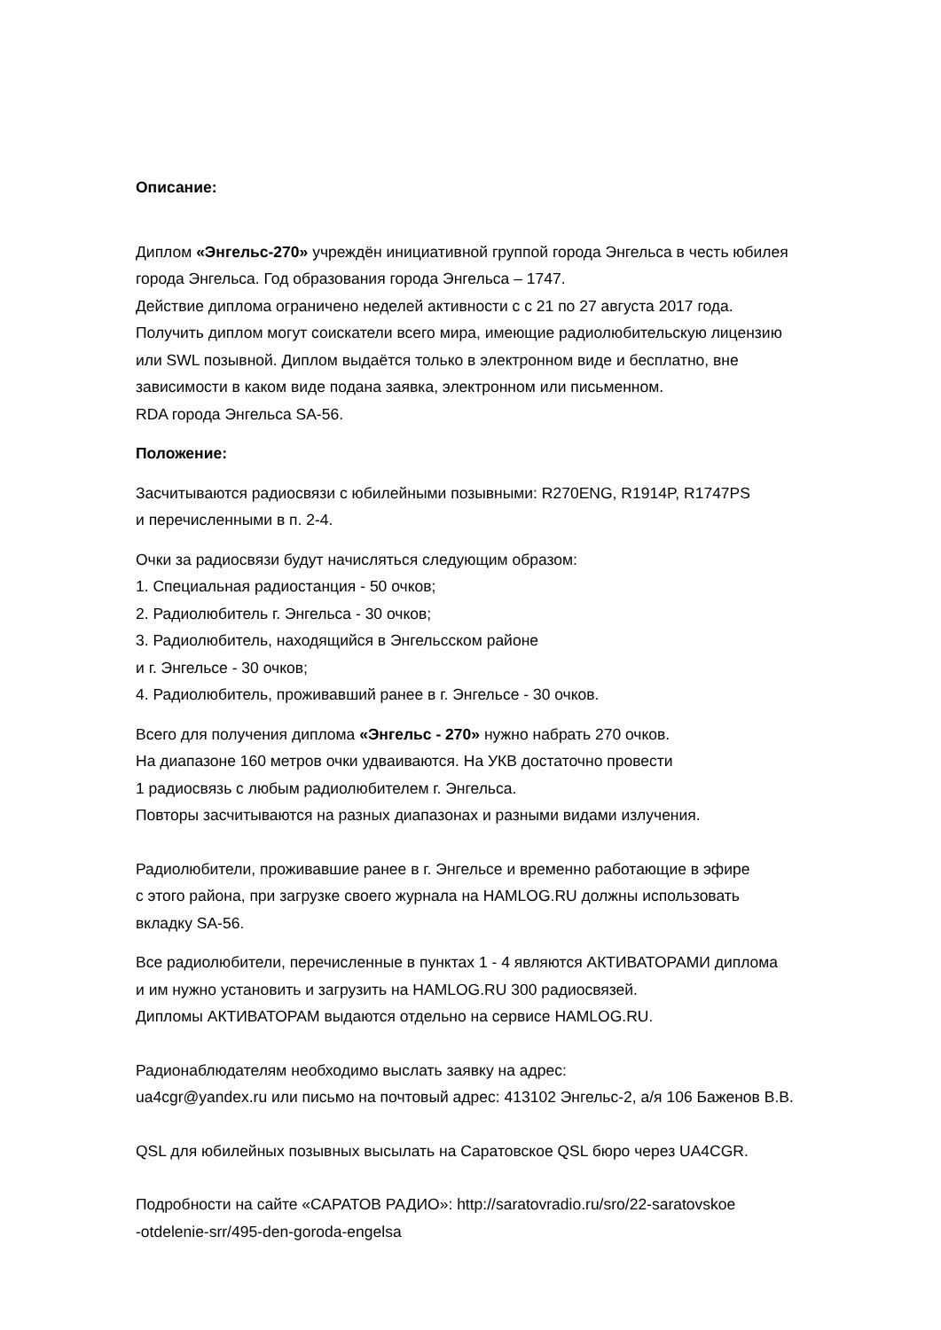Описание:
Диплом «Энгельс-270» учреждён инициативной группой города Энгельса в честь юбилея
города Энгельса. Год образования города Энгельса – 1747.
Действие диплома ограничено неделей активности с с 21 по 27 августа 2017 года.
Получить диплом могут соискатели всего мира, имеющие радиолюбительскую лицензию
или SWL позывной. Диплом выдаётся только в электронном виде и бесплатно, вне
зависимости в каком виде подана заявка, электронном или письменном.
RDA города Энгельса SA-56.
Положение:
Засчитываются радиосвязи с юбилейными позывными: R270ENG, R1914P, R1747PS
и перечисленными в п. 2-4.
Очки за радиосвязи будут начисляться следующим образом:
1. Специальная радиостанция - 50 очков;
2. Радиолюбитель г. Энгельса - 30 очков;
3. Радиолюбитель, находящийся в Энгельсском районе
и г. Энгельсе - 30 очков;
4. Радиолюбитель, проживавший ранее в г. Энгельсе - 30 очков.
Всего для получения диплома «Энгельс - 270» нужно набрать 270 очков.
На диапазоне 160 метров очки удваиваются. На УКВ достаточно провести
1 радиосвязь с любым радиолюбителем г. Энгельса.
Повторы засчитываются на разных диапазонах и разными видами излучения.
Радиолюбители, проживавшие ранее в г. Энгельсе и временно работающие в эфире
с этого района, при загрузке своего журнала на HAMLOG.RU должны использовать
вкладку SA-56.
Все радиолюбители, перечисленные в пунктах 1 - 4 являются АКТИВАТОРАМИ диплома
и им нужно установить и загрузить на HAMLOG.RU 300 радиосвязей.
Дипломы АКТИВАТОРАМ выдаются отдельно на сервисе HAMLOG.RU.
Радионаблюдателям необходимо выслать заявку на адрес:
ua4cgr@yandex.ru или письмо на почтовый адрес: 413102 Энгельс-2, а/я 106 Баженов В.В.
QSL для юбилейных позывных высылать на Саратовское QSL бюро через UA4CGR.
Подробности на сайте «САРАТОВ РАДИО»: http://saratovradio.ru/sro/22-saratovskoe
-otdelenie-srr/495-den-goroda-engelsa